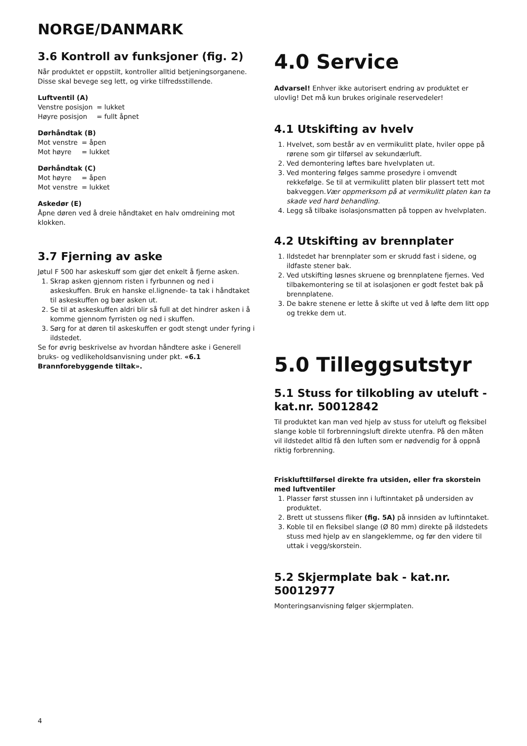NORGE/DANMARK
3.6 Kontroll av funksjoner (fig. 2)
Når produktet er oppstilt, kontroller alltid betjeningsorganene. Disse skal bevege seg lett, og virke tilfredsstillende.
Luftventil (A)
| Venstre posisjon | = lukket |
| Høyre posisjon | = fullt åpnet |
Dørhåndtak (B)
| Mot venstre | = åpen |
| Mot høyre | = lukket |
Dørhåndtak (C)
| Mot høyre | = åpen |
| Mot venstre | = lukket |
Askedør (E)
Åpne døren ved å dreie håndtaket en halv omdreining mot klokken.
3.7 Fjerning av aske
Jøtul F 500 har askeskuff som gjør det enkelt å fjerne asken.
1. Skrap asken gjennom risten i fyrbunnen og ned i askeskuffen. Bruk en hanske el.lignende- ta tak i håndtaket til askeskuffen og bær asken ut.
2. Se til at askeskuffen aldri blir så full at det hindrer asken i å komme gjennom fyrristen og ned i skuffen.
3. Sørg for at døren til askeskuffen er godt stengt under fyring i ildstedet.
Se for øvrig beskrivelse av hvordan håndtere aske i Generell bruks- og vedlikeholdsanvisning under pkt. «6.1 Brannforebyggende tiltak».
4.0 Service
Advarsel! Enhver ikke autorisert endring av produktet er ulovlig! Det må kun brukes originale reservedeler!
4.1 Utskifting av hvelv
1. Hvelvet, som består av en vermikulitt plate, hviler oppe på rørene som gir tilførsel av sekundærluft.
2. Ved demontering løftes bare hvelvplaten ut.
3. Ved montering følges samme prosedyre i omvendt rekkefølge. Se til at vermikulitt platen blir plassert tett mot bakveggen.Vær oppmerksom på at vermikulitt platen kan ta skade ved hard behandling.
4. Legg så tilbake isolasjonsmatten på toppen av hvelvplaten.
4.2 Utskifting av brennplater
1. Ildstedet har brennplater som er skrudd fast i sidene, og ildfaste stener bak.
2. Ved utskifting løsnes skruene og brennplatene fjernes. Ved tilbakemontering se til at isolasjonen er godt festet bak på brennplatene.
3. De bakre stenene er lette å skifte ut ved å løfte dem litt opp og trekke dem ut.
5.0 Tilleggsutstyr
5.1 Stuss for tilkobling av uteluft - kat.nr. 50012842
Til produktet kan man ved hjelp av stuss for uteluft og fleksibel slange koble til forbrenningsluft direkte utenfra. På den måten vil ildstedet alltid få den luften som er nødvendig for å oppnå riktig forbrenning.
Frisklufttilførsel direkte fra utsiden, eller fra skorstein med luftventiler
1. Plasser først stussen inn i luftinntaket på undersiden av produktet.
2. Brett ut stussens fliker (fig. 5A) på innsiden av luftinntaket.
3. Koble til en fleksibel slange (Ø 80 mm) direkte på ildstedets stuss med hjelp av en slangeklemme, og før den videre til uttak i vegg/skorstein.
5.2 Skjermplate bak - kat.nr. 50012977
Monteringsanvisning følger skjermplaten.
4